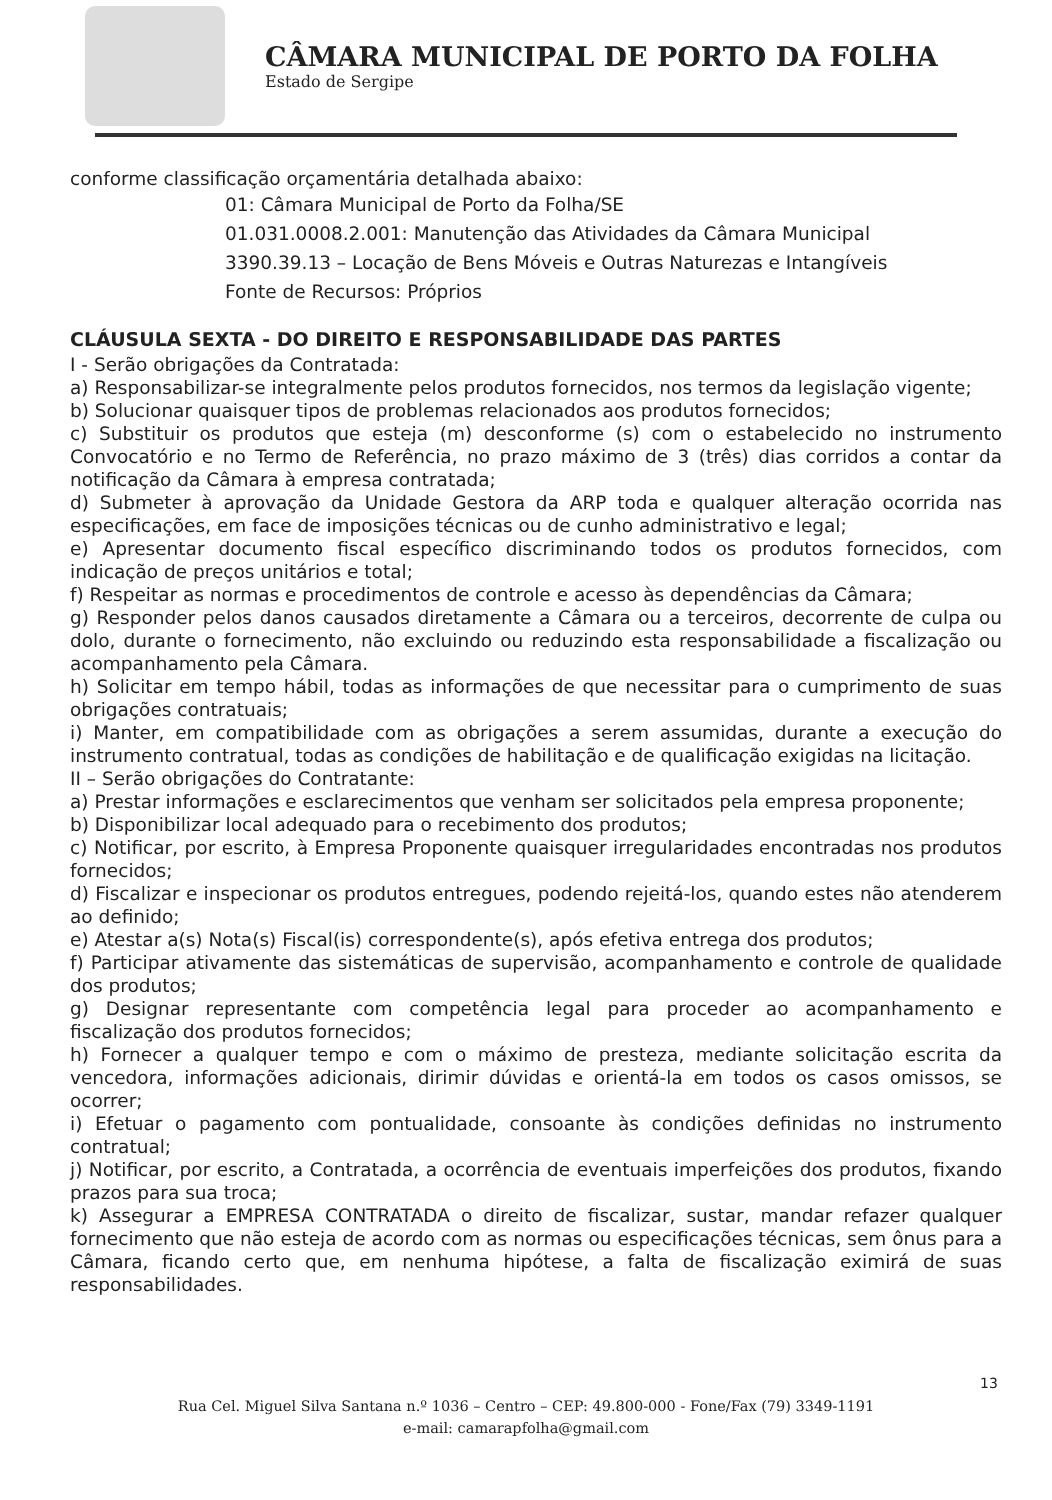CÂMARA MUNICIPAL DE PORTO DA FOLHA
Estado de Sergipe
conforme classificação orçamentária detalhada abaixo:
01: Câmara Municipal de Porto da Folha/SE
01.031.0008.2.001: Manutenção das Atividades da Câmara Municipal
3390.39.13 – Locação de Bens Móveis e Outras Naturezas e Intangíveis
Fonte de Recursos: Próprios
CLÁUSULA SEXTA - DO DIREITO E RESPONSABILIDADE DAS PARTES
I - Serão obrigações da Contratada:
a) Responsabilizar-se integralmente pelos produtos fornecidos, nos termos da legislação vigente;
b) Solucionar quaisquer tipos de problemas relacionados aos produtos fornecidos;
c) Substituir os produtos que esteja (m) desconforme (s) com o estabelecido no instrumento Convocatório e no Termo de Referência, no prazo máximo de 3 (três) dias corridos a contar da notificação da Câmara à empresa contratada;
d) Submeter à aprovação da Unidade Gestora da ARP toda e qualquer alteração ocorrida nas especificações, em face de imposições técnicas ou de cunho administrativo e legal;
e) Apresentar documento fiscal específico discriminando todos os produtos fornecidos, com indicação de preços unitários e total;
f) Respeitar as normas e procedimentos de controle e acesso às dependências da Câmara;
g) Responder pelos danos causados diretamente a Câmara ou a terceiros, decorrente de culpa ou dolo, durante o fornecimento, não excluindo ou reduzindo esta responsabilidade a fiscalização ou acompanhamento pela Câmara.
h) Solicitar em tempo hábil, todas as informações de que necessitar para o cumprimento de suas obrigações contratuais;
i) Manter, em compatibilidade com as obrigações a serem assumidas, durante a execução do instrumento contratual, todas as condições de habilitação e de qualificação exigidas na licitação.
II – Serão obrigações do Contratante:
a) Prestar informações e esclarecimentos que venham ser solicitados pela empresa proponente;
b) Disponibilizar local adequado para o recebimento dos produtos;
c) Notificar, por escrito, à Empresa Proponente quaisquer irregularidades encontradas nos produtos fornecidos;
d) Fiscalizar e inspecionar os produtos entregues, podendo rejeitá-los, quando estes não atenderem ao definido;
e) Atestar a(s) Nota(s) Fiscal(is) correspondente(s), após efetiva entrega dos produtos;
f) Participar ativamente das sistemáticas de supervisão, acompanhamento e controle de qualidade dos produtos;
g) Designar representante com competência legal para proceder ao acompanhamento e fiscalização dos produtos fornecidos;
h) Fornecer a qualquer tempo e com o máximo de presteza, mediante solicitação escrita da vencedora, informações adicionais, dirimir dúvidas e orientá-la em todos os casos omissos, se ocorrer;
i) Efetuar o pagamento com pontualidade, consoante às condições definidas no instrumento contratual;
j) Notificar, por escrito, a Contratada, a ocorrência de eventuais imperfeições dos produtos, fixando prazos para sua troca;
k) Assegurar a EMPRESA CONTRATADA o direito de fiscalizar, sustar, mandar refazer qualquer fornecimento que não esteja de acordo com as normas ou especificações técnicas, sem ônus para a Câmara, ficando certo que, em nenhuma hipótese, a falta de fiscalização eximirá de suas responsabilidades.
13
Rua Cel. Miguel Silva Santana n.º 1036 – Centro – CEP: 49.800-000 - Fone/Fax (79) 3349-1191
e-mail: camarapfolha@gmail.com